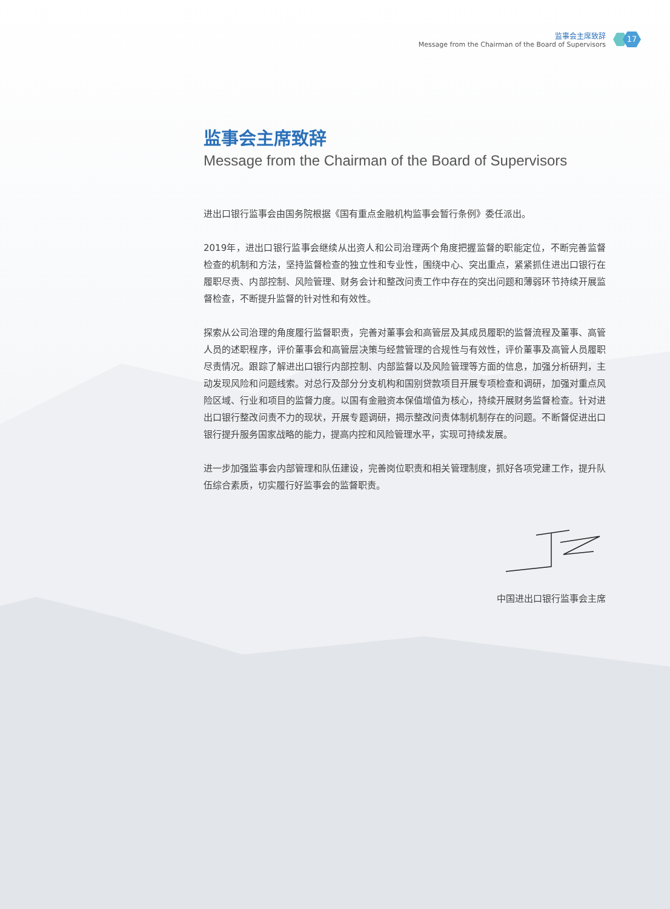监事会主席致辞
Message from the Chairman of the Board of Supervisors
17
监事会主席致辞
Message from the Chairman of the Board of Supervisors
进出口银行监事会由国务院根据《国有重点金融机构监事会暂行条例》委任派出。
2019年，进出口银行监事会继续从出资人和公司治理两个角度把握监督的职能定位，不断完善监督检查的机制和方法，坚持监督检查的独立性和专业性，围绕中心、突出重点，紧紧抓住进出口银行在履职尽责、内部控制、风险管理、财务会计和整改问责工作中存在的突出问题和薄弱环节持续开展监督检查，不断提升监督的针对性和有效性。
探索从公司治理的角度履行监督职责，完善对董事会和高管层及其成员履职的监督流程及董事、高管人员的述职程序，评价董事会和高管层决策与经营管理的合规性与有效性，评价董事及高管人员履职尽责情况。跟踪了解进出口银行内部控制、内部监督以及风险管理等方面的信息，加强分析研判，主动发现风险和问题线索。对总行及部分分支机构和国别贷款项目开展专项检查和调研，加强对重点风险区域、行业和项目的监督力度。以国有金融资本保值增值为核心，持续开展财务监督检查。针对进出口银行整改问责不力的现状，开展专题调研，揭示整改问责体制机制存在的问题。不断督促进出口银行提升服务国家战略的能力，提高内控和风险管理水平，实现可持续发展。
进一步加强监事会内部管理和队伍建设，完善岗位职责和相关管理制度，抓好各项党建工作，提升队伍综合素质，切实履行好监事会的监督职责。
中国进出口银行监事会主席